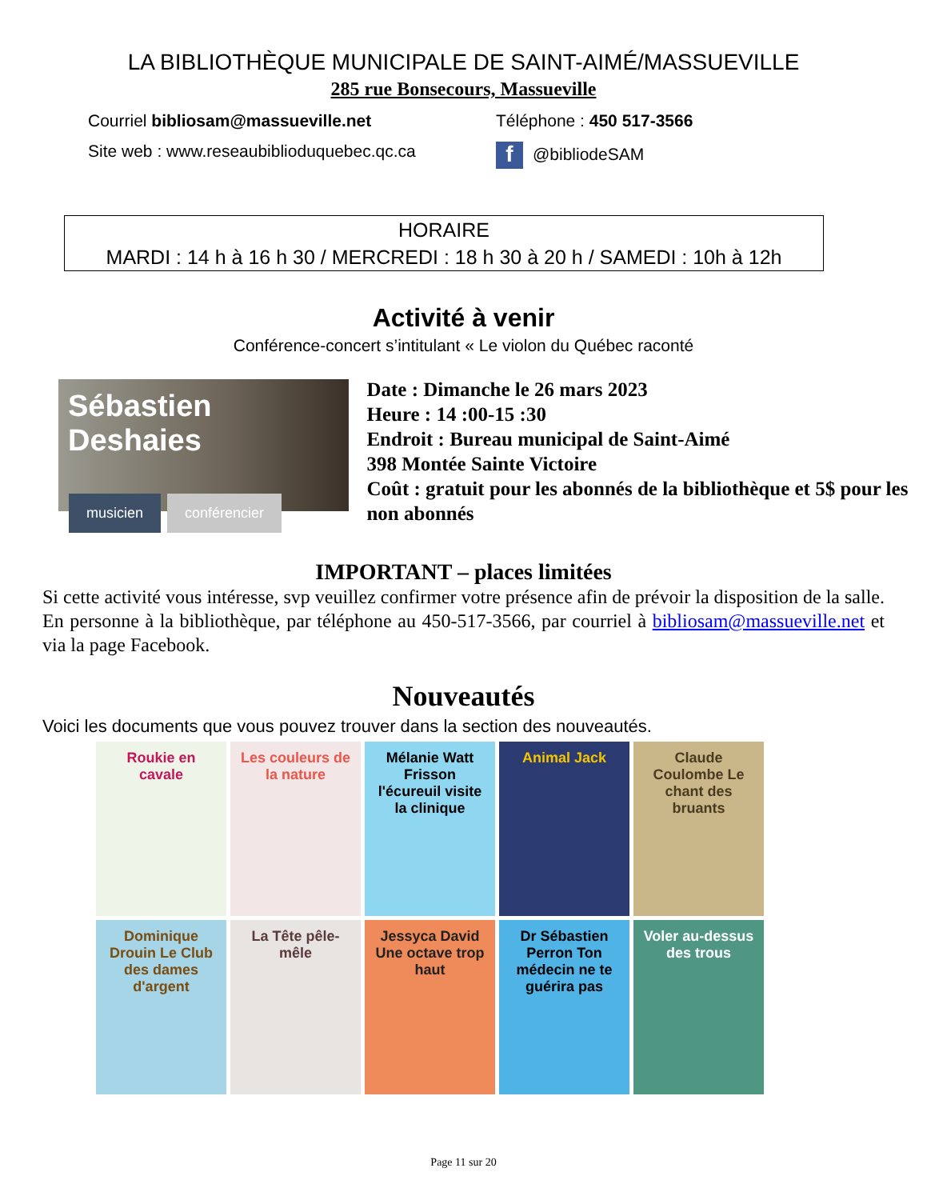LA BIBLIOTHÈQUE MUNICIPALE DE SAINT-AIMÉ/MASSUEVILLE
285 rue Bonsecours, Massueville
Courriel bibliosam@massueville.net Téléphone : 450 517-3566
Site web : www.reseaubiblioduquebec.qc.ca
f @bibliodeSAM
HORAIRE
MARDI : 14 h à 16 h 30 / MERCREDI : 18 h 30 à 20 h / SAMEDI : 10h à 12h
Activité à venir
Conférence-concert s’intitulant « Le violon du Québec raconté
Sébastien Deshaies
musicien conférencier
Date : Dimanche le 26 mars 2023
Heure : 14 :00-15 :30
Endroit : Bureau municipal de Saint-Aimé
398 Montée Sainte Victoire
Coût : gratuit pour les abonnés de la bibliothèque et 5$ pour les non abonnés
IMPORTANT – places limitées
Si cette activité vous intéresse, svp veuillez confirmer votre présence afin de prévoir la disposition de la salle. En personne à la bibliothèque, par téléphone au 450-517-3566, par courriel à bibliosam@massueville.net et via la page Facebook.
Nouveautés
Voici les documents que vous pouvez trouver dans la section des nouveautés.
Roukie en cavale
Les couleurs de la nature
Mélanie Watt Frisson l'écureuil visite la clinique
Animal Jack
Claude Coulombe Le chant des bruants
Dominique Drouin Le Club des dames d'argent
La Tête pêle-mêle
Jessyca David Une octave trop haut
Dr Sébastien Perron Ton médecin ne te guérira pas
Voler au-dessus des trous
Page 11 sur 20